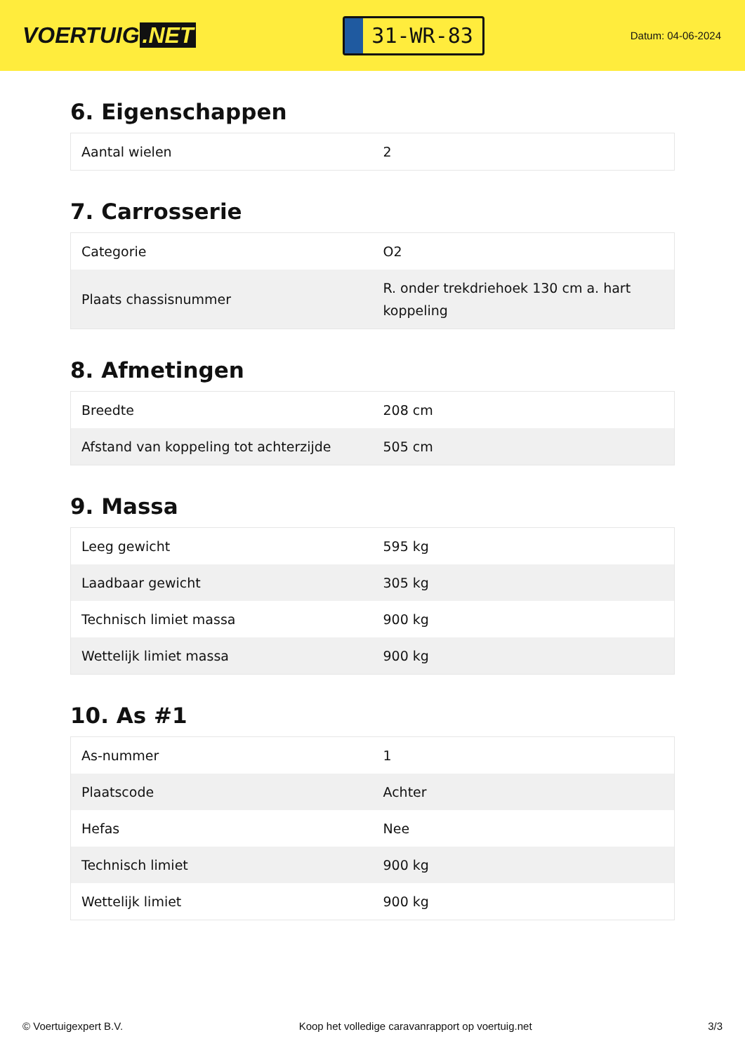VOERTUIG.NET
31-WR-83
Datum: 04-06-2024
6. Eigenschappen
| Aantal wielen | 2 |
7. Carrosserie
| Categorie | O2 |
| Plaats chassisnummer | R. onder trekdriehoek 130 cm a. hart koppeling |
8. Afmetingen
| Breedte | 208 cm |
| Afstand van koppeling tot achterzijde | 505 cm |
9. Massa
| Leeg gewicht | 595 kg |
| Laadbaar gewicht | 305 kg |
| Technisch limiet massa | 900 kg |
| Wettelijk limiet massa | 900 kg |
10. As #1
| As-nummer | 1 |
| Plaatscode | Achter |
| Hefas | Nee |
| Technisch limiet | 900 kg |
| Wettelijk limiet | 900 kg |
© Voertuigexpert B.V. Koop het volledige caravanrapport op voertuig.net 3/3